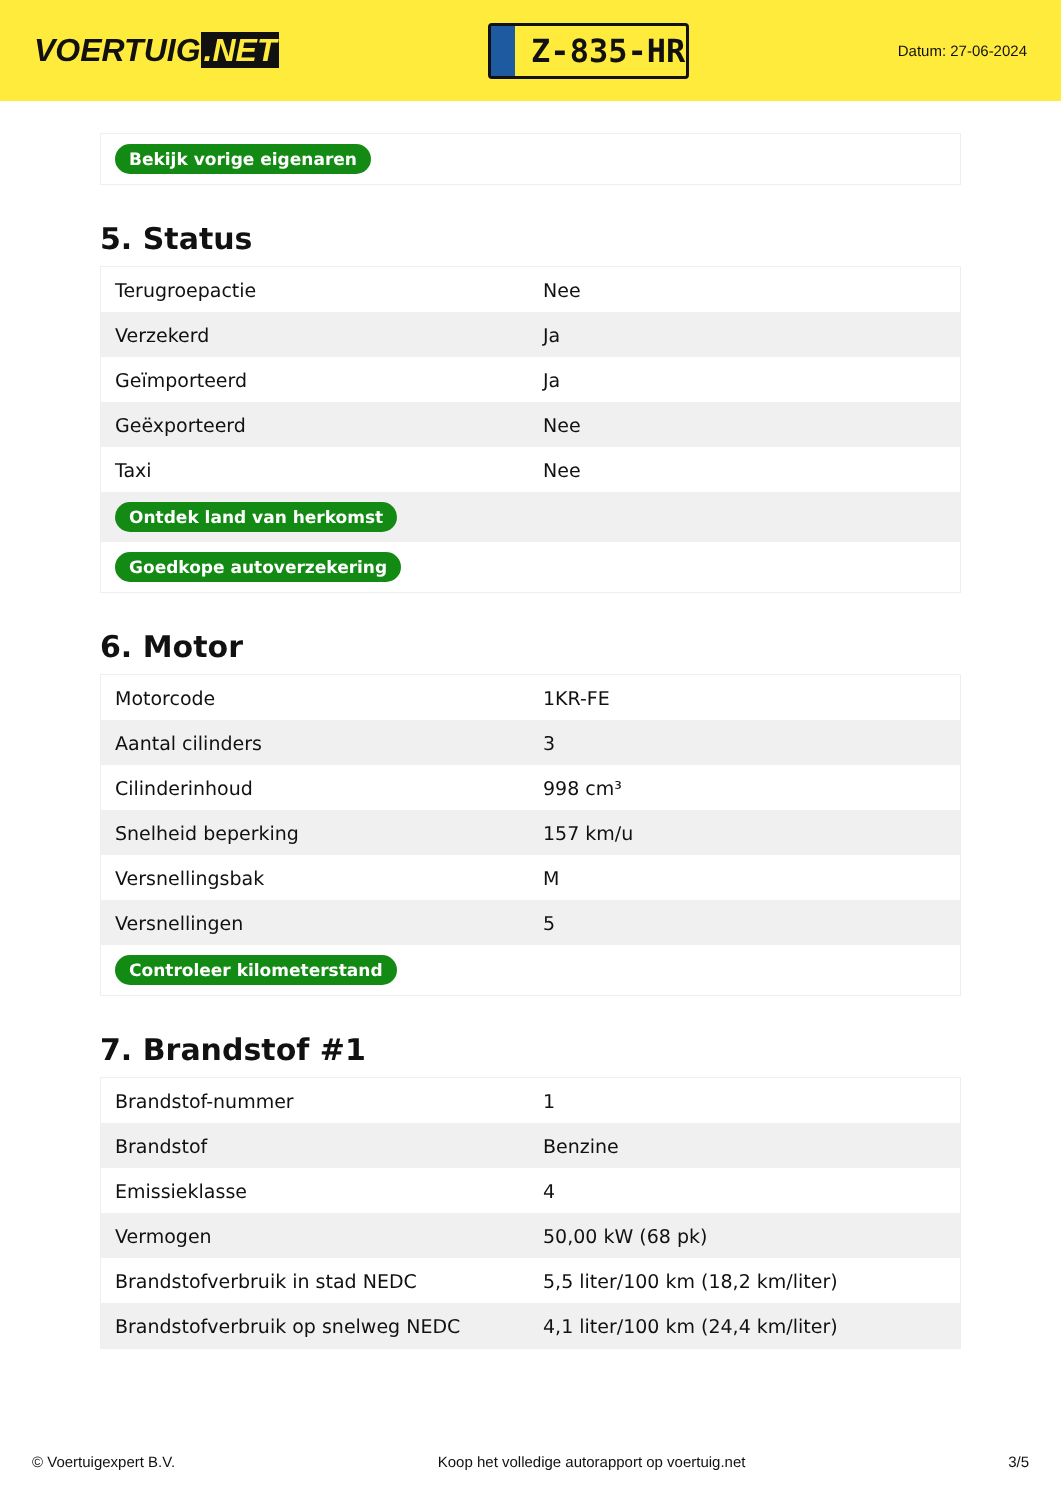VOERTUIG.NET
Z-835-HR
Datum: 27-06-2024
| Bekijk vorige eigenaren |
5. Status
| Terugroepactie | Nee |
| Verzekerd | Ja |
| Geïmporteerd | Ja |
| Geëxporteerd | Nee |
| Taxi | Nee |
| Ontdek land van herkomst | |
| Goedkope autoverzekering | |
6. Motor
| Motorcode | 1KR-FE |
| Aantal cilinders | 3 |
| Cilinderinhoud | 998 cm³ |
| Snelheid beperking | 157 km/u |
| Versnellingsbak | M |
| Versnellingen | 5 |
| Controleer kilometerstand | |
7. Brandstof #1
| Brandstof-nummer | 1 |
| Brandstof | Benzine |
| Emissieklasse | 4 |
| Vermogen | 50,00 kW (68 pk) |
| Brandstofverbruik in stad NEDC | 5,5 liter/100 km (18,2 km/liter) |
| Brandstofverbruik op snelweg NEDC | 4,1 liter/100 km (24,4 km/liter) |
© Voertuigexpert B.V. Koop het volledige autorapport op voertuig.net 3/5